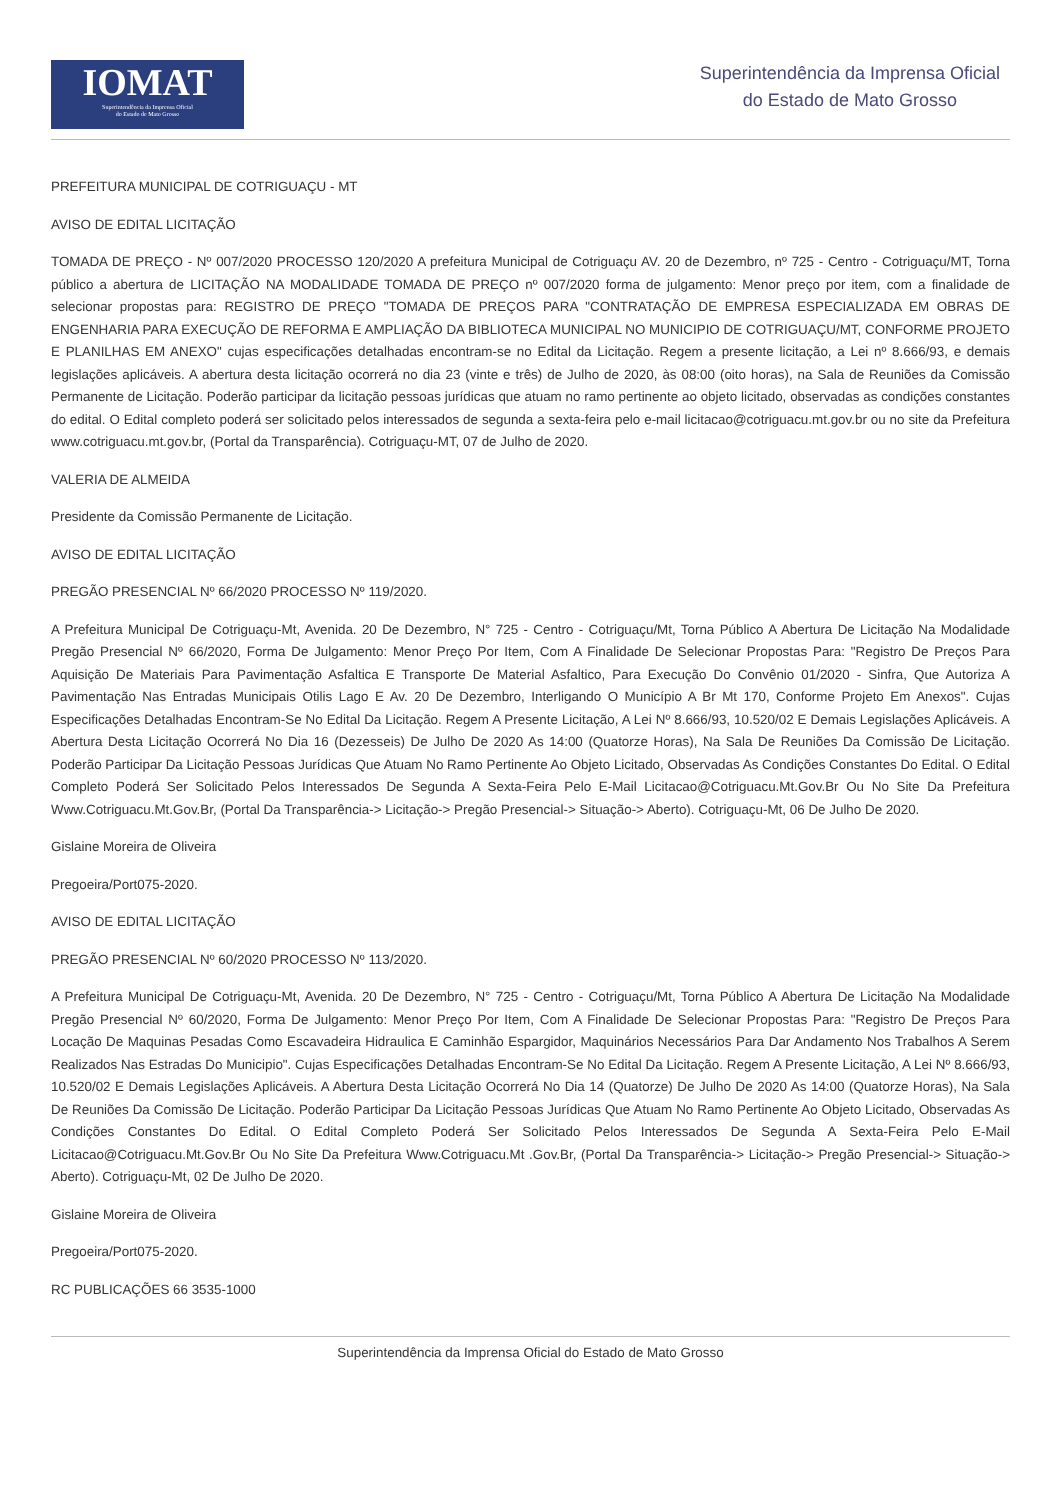IOMAT
Superintendência da Imprensa Oficial
do Estado de Mato Grosso
Superintendência da Imprensa Oficial
do Estado de Mato Grosso
PREFEITURA MUNICIPAL DE COTRIGUAÇU - MT
AVISO DE EDITAL LICITAÇÃO
TOMADA DE PREÇO - Nº 007/2020 PROCESSO 120/2020 A prefeitura Municipal de Cotriguaçu AV. 20 de Dezembro, nº 725 - Centro - Cotriguaçu/MT, Torna público a abertura de LICITAÇÃO NA MODALIDADE TOMADA DE PREÇO nº 007/2020 forma de julgamento: Menor preço por item, com a finalidade de selecionar propostas para: REGISTRO DE PREÇO "TOMADA DE PREÇOS PARA "CONTRATAÇÃO DE EMPRESA ESPECIALIZADA EM OBRAS DE ENGENHARIA PARA EXECUÇÃO DE REFORMA E AMPLIAÇÃO DA BIBLIOTECA MUNICIPAL NO MUNICIPIO DE COTRIGUAÇU/MT, CONFORME PROJETO E PLANILHAS EM ANEXO" cujas especificações detalhadas encontram-se no Edital da Licitação. Regem a presente licitação, a Lei nº 8.666/93, e demais legislações aplicáveis. A abertura desta licitação ocorrerá no dia 23 (vinte e três) de Julho de 2020, às 08:00 (oito horas), na Sala de Reuniões da Comissão Permanente de Licitação. Poderão participar da licitação pessoas jurídicas que atuam no ramo pertinente ao objeto licitado, observadas as condições constantes do edital. O Edital completo poderá ser solicitado pelos interessados de segunda a sexta-feira pelo e-mail licitacao@cotriguacu.mt.gov.br ou no site da Prefeitura www.cotriguacu.mt.gov.br, (Portal da Transparência). Cotriguaçu-MT, 07 de Julho de 2020.
VALERIA DE ALMEIDA
Presidente da Comissão Permanente de Licitação.
AVISO DE EDITAL LICITAÇÃO
PREGÃO PRESENCIAL Nº 66/2020 PROCESSO Nº 119/2020.
A Prefeitura Municipal De Cotriguaçu-Mt, Avenida. 20 De Dezembro, N° 725 - Centro - Cotriguaçu/Mt, Torna Público A Abertura De Licitação Na Modalidade Pregão Presencial Nº 66/2020, Forma De Julgamento: Menor Preço Por Item, Com A Finalidade De Selecionar Propostas Para: "Registro De Preços Para Aquisição De Materiais Para Pavimentação Asfaltica E Transporte De Material Asfaltico, Para Execução Do Convênio 01/2020 - Sinfra, Que Autoriza A Pavimentação Nas Entradas Municipais Otilis Lago E Av. 20 De Dezembro, Interligando O Município A Br Mt 170, Conforme Projeto Em Anexos". Cujas Especificações Detalhadas Encontram-Se No Edital Da Licitação. Regem A Presente Licitação, A Lei Nº 8.666/93, 10.520/02 E Demais Legislações Aplicáveis. A Abertura Desta Licitação Ocorrerá No Dia 16 (Dezesseis) De Julho De 2020 As 14:00 (Quatorze Horas), Na Sala De Reuniões Da Comissão De Licitação. Poderão Participar Da Licitação Pessoas Jurídicas Que Atuam No Ramo Pertinente Ao Objeto Licitado, Observadas As Condições Constantes Do Edital. O Edital Completo Poderá Ser Solicitado Pelos Interessados De Segunda A Sexta-Feira Pelo E-Mail Licitacao@Cotriguacu.Mt.Gov.Br Ou No Site Da Prefeitura Www.Cotriguacu.Mt.Gov.Br, (Portal Da Transparência-> Licitação-> Pregão Presencial-> Situação-> Aberto). Cotriguaçu-Mt, 06 De Julho De 2020.
Gislaine Moreira de Oliveira
Pregoeira/Port075-2020.
AVISO DE EDITAL LICITAÇÃO
PREGÃO PRESENCIAL Nº 60/2020 PROCESSO Nº 113/2020.
A Prefeitura Municipal De Cotriguaçu-Mt, Avenida. 20 De Dezembro, N° 725 - Centro - Cotriguaçu/Mt, Torna Público A Abertura De Licitação Na Modalidade Pregão Presencial Nº 60/2020, Forma De Julgamento: Menor Preço Por Item, Com A Finalidade De Selecionar Propostas Para: "Registro De Preços Para Locação De Maquinas Pesadas Como Escavadeira Hidraulica E Caminhão Espargidor, Maquinários Necessários Para Dar Andamento Nos Trabalhos A Serem Realizados Nas Estradas Do Municipio". Cujas Especificações Detalhadas Encontram-Se No Edital Da Licitação. Regem A Presente Licitação, A Lei Nº 8.666/93, 10.520/02 E Demais Legislações Aplicáveis. A Abertura Desta Licitação Ocorrerá No Dia 14 (Quatorze) De Julho De 2020 As 14:00 (Quatorze Horas), Na Sala De Reuniões Da Comissão De Licitação. Poderão Participar Da Licitação Pessoas Jurídicas Que Atuam No Ramo Pertinente Ao Objeto Licitado, Observadas As Condições Constantes Do Edital. O Edital Completo Poderá Ser Solicitado Pelos Interessados De Segunda A Sexta-Feira Pelo E-Mail Licitacao@Cotriguacu.Mt.Gov.Br Ou No Site Da Prefeitura Www.Cotriguacu.Mt .Gov.Br, (Portal Da Transparência-> Licitação-> Pregão Presencial-> Situação-> Aberto). Cotriguaçu-Mt, 02 De Julho De 2020.
Gislaine Moreira de Oliveira
Pregoeira/Port075-2020.
RC PUBLICAÇÕES 66 3535-1000
Superintendência da Imprensa Oficial do Estado de Mato Grosso